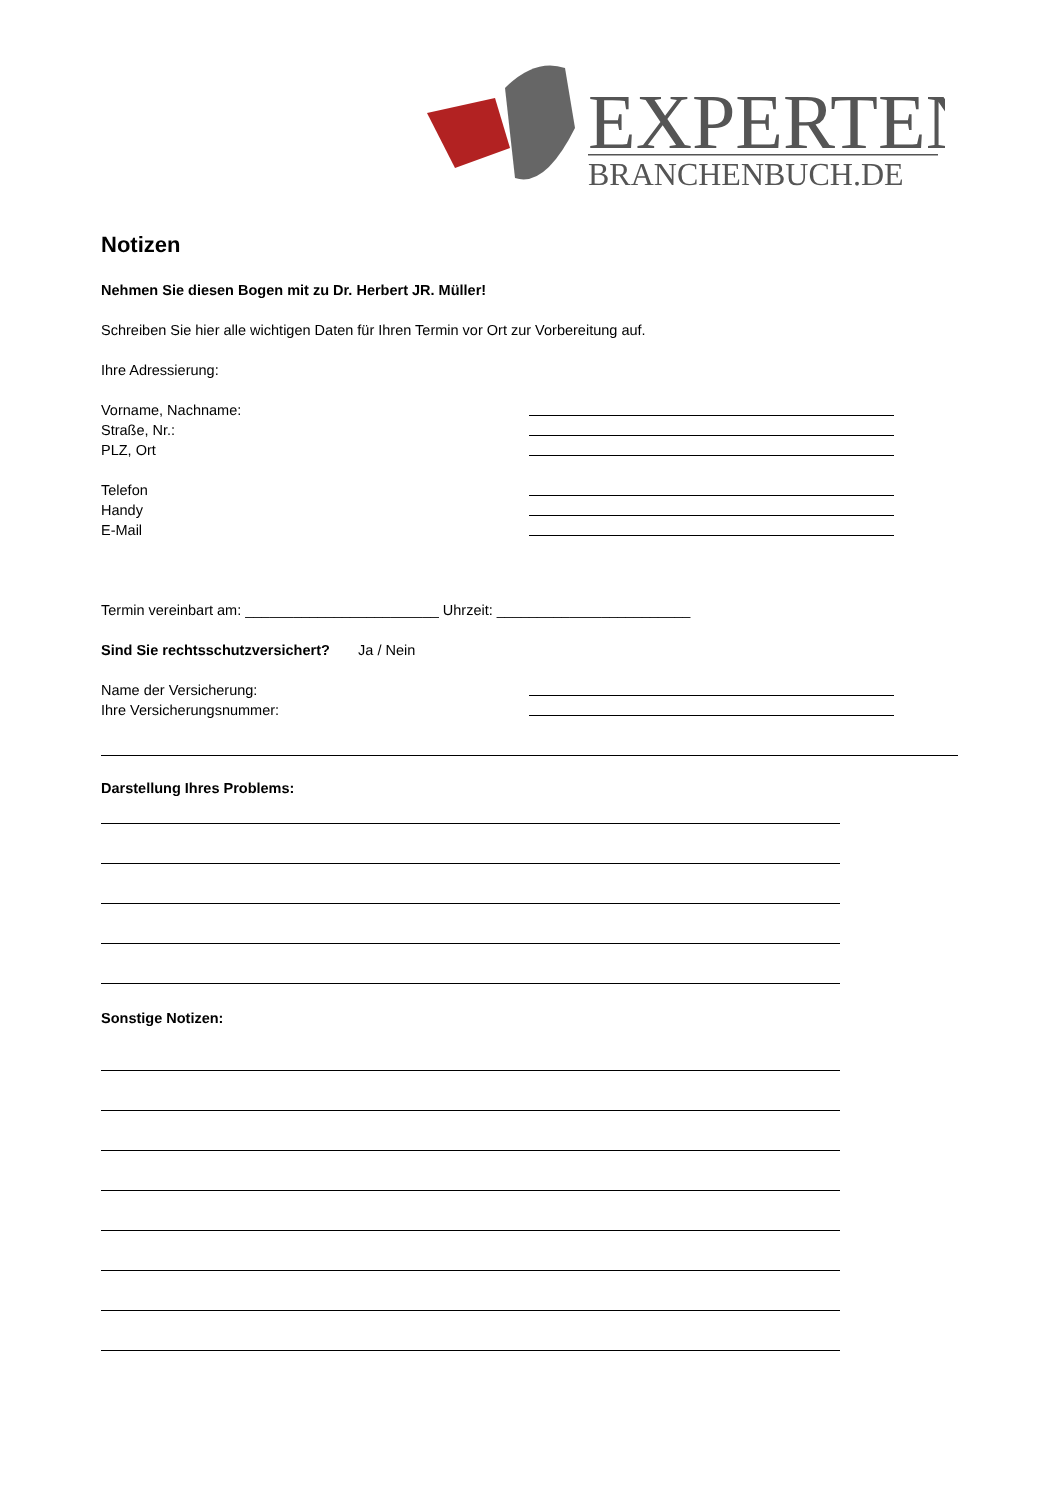EXPERTEN
BRANCHENBUCH.DE
Notizen
Nehmen Sie diesen Bogen mit zu Dr. Herbert JR. Müller!
Schreiben Sie hier alle wichtigen Daten für Ihren Termin vor Ort zur Vorbereitung auf.
Ihre Adressierung:
Vorname, Nachname:
Straße, Nr.:
PLZ, Ort
Telefon
Handy
E-Mail
Termin vereinbart am: ________________________ Uhrzeit: ________________________
Sind Sie rechtsschutzversichert? Ja / Nein
Name der Versicherung:
Ihre Versicherungsnummer:
Darstellung Ihres Problems:
Sonstige Notizen: